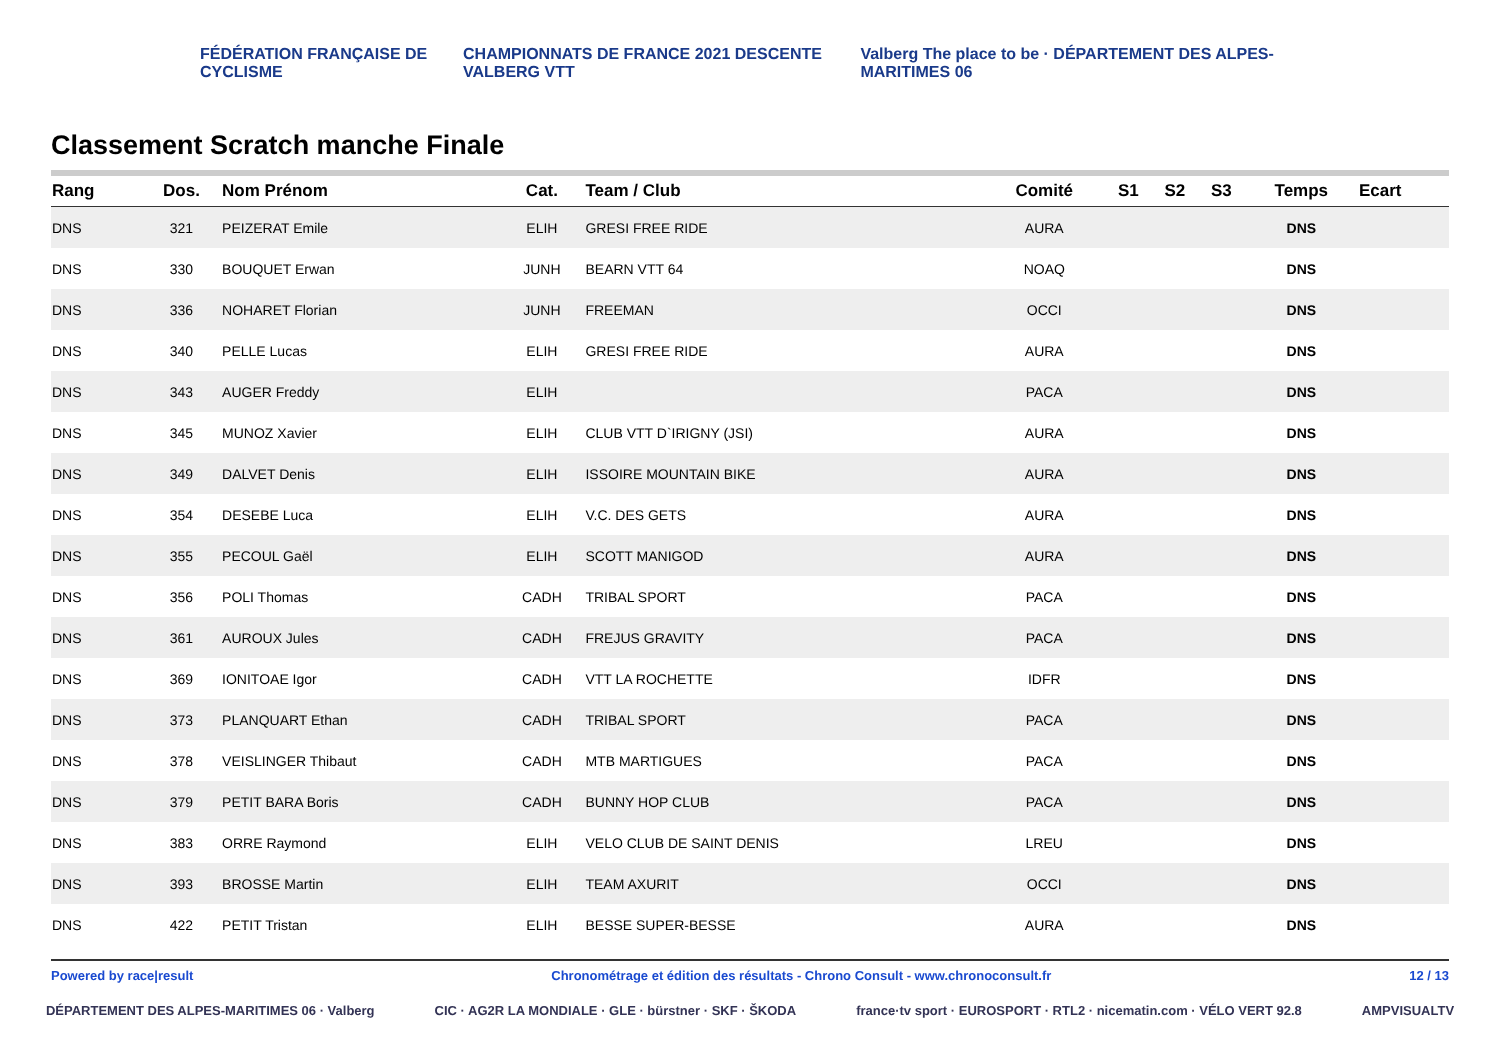FÉDÉRATION FRANÇAISE DE CYCLISME CHAMPIONNATS DE FRANCE 2021 DESCENTE VALBERG VTT Valberg The place to be · DÉPARTEMENT DES ALPES-MARITIMES 06
Classement Scratch manche Finale
| Rang | Dos. | Nom Prénom | Cat. | Team / Club | Comité | S1 | S2 | S3 | Temps | Ecart |
| --- | --- | --- | --- | --- | --- | --- | --- | --- | --- | --- |
| DNS | 321 | PEIZERAT Emile | ELIH | GRESI FREE RIDE | AURA | | | | DNS | |
| DNS | 330 | BOUQUET Erwan | JUNH | BEARN VTT 64 | NOAQ | | | | DNS | |
| DNS | 336 | NOHARET Florian | JUNH | FREEMAN | OCCI | | | | DNS | |
| DNS | 340 | PELLE Lucas | ELIH | GRESI FREE RIDE | AURA | | | | DNS | |
| DNS | 343 | AUGER Freddy | ELIH | | PACA | | | | DNS | |
| DNS | 345 | MUNOZ Xavier | ELIH | CLUB VTT D`IRIGNY (JSI) | AURA | | | | DNS | |
| DNS | 349 | DALVET Denis | ELIH | ISSOIRE MOUNTAIN BIKE | AURA | | | | DNS | |
| DNS | 354 | DESEBE Luca | ELIH | V.C. DES GETS | AURA | | | | DNS | |
| DNS | 355 | PECOUL Gaël | ELIH | SCOTT MANIGOD | AURA | | | | DNS | |
| DNS | 356 | POLI Thomas | CADH | TRIBAL SPORT | PACA | | | | DNS | |
| DNS | 361 | AUROUX Jules | CADH | FREJUS GRAVITY | PACA | | | | DNS | |
| DNS | 369 | IONITOAE Igor | CADH | VTT LA ROCHETTE | IDFR | | | | DNS | |
| DNS | 373 | PLANQUART Ethan | CADH | TRIBAL SPORT | PACA | | | | DNS | |
| DNS | 378 | VEISLINGER Thibaut | CADH | MTB MARTIGUES | PACA | | | | DNS | |
| DNS | 379 | PETIT BARA Boris | CADH | BUNNY HOP CLUB | PACA | | | | DNS | |
| DNS | 383 | ORRE Raymond | ELIH | VELO CLUB DE SAINT DENIS | LREU | | | | DNS | |
| DNS | 393 | BROSSE Martin | ELIH | TEAM AXURIT | OCCI | | | | DNS | |
| DNS | 422 | PETIT Tristan | ELIH | BESSE SUPER-BESSE | AURA | | | | DNS | |
Powered by race|result Chronométrage et édition des résultats - Chrono Consult - www.chronoconsult.fr 12 / 13
DÉPARTEMENT DES ALPES-MARITIMES 06 · Valberg CIC · AG2R LA MONDIALE · GLE · bürstner · SKF · ŠKODA france·tv sport · EUROSPORT · RTL2 · nicematin.com · VÉLO VERT 92.8 AMPVISUALTV